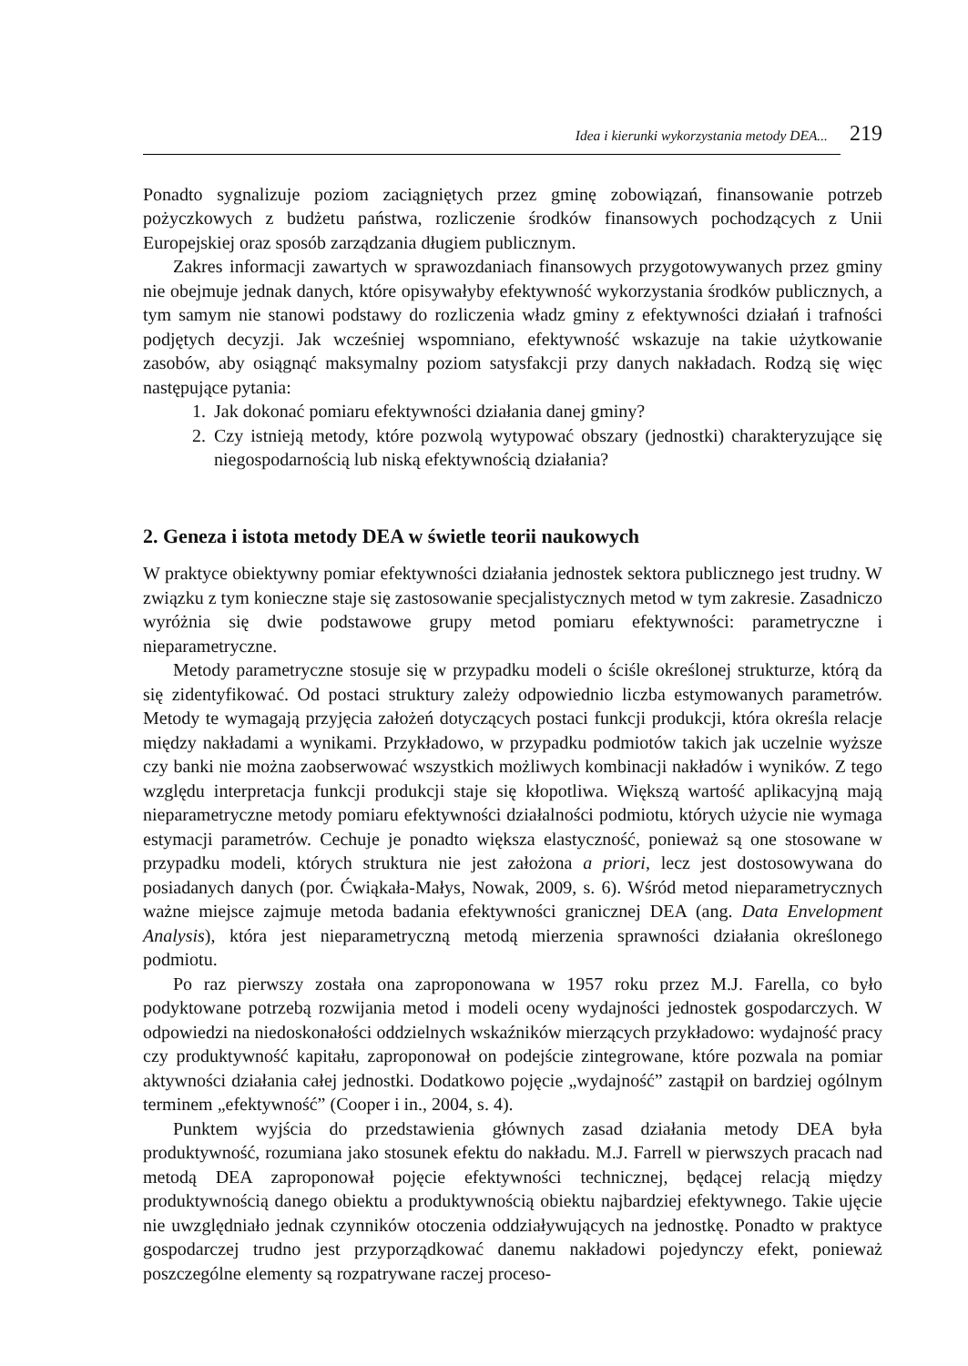Idea i kierunki wykorzystania metody DEA... 219
Ponadto sygnalizuje poziom zaciągniętych przez gminę zobowiązań, finansowanie potrzeb pożyczkowych z budżetu państwa, rozliczenie środków finansowych pochodzących z Unii Europejskiej oraz sposób zarządzania długiem publicznym.
Zakres informacji zawartych w sprawozdaniach finansowych przygotowywanych przez gminy nie obejmuje jednak danych, które opisywałyby efektywność wykorzystania środków publicznych, a tym samym nie stanowi podstawy do rozliczenia władz gminy z efektywności działań i trafności podjętych decyzji. Jak wcześniej wspomniano, efektywność wskazuje na takie użytkowanie zasobów, aby osiągnąć maksymalny poziom satysfakcji przy danych nakładach. Rodzą się więc następujące pytania:
1. Jak dokonać pomiaru efektywności działania danej gminy?
2. Czy istnieją metody, które pozwolą wytypować obszary (jednostki) charakteryzujące się niegospodarnością lub niską efektywnością działania?
2. Geneza i istota metody DEA w świetle teorii naukowych
W praktyce obiektywny pomiar efektywności działania jednostek sektora publicznego jest trudny. W związku z tym konieczne staje się zastosowanie specjalistycznych metod w tym zakresie. Zasadniczo wyróżnia się dwie podstawowe grupy metod pomiaru efektywności: parametryczne i nieparametryczne.
Metody parametryczne stosuje się w przypadku modeli o ściśle określonej strukturze, którą da się zidentyfikować. Od postaci struktury zależy odpowiednio liczba estymowanych parametrów. Metody te wymagają przyjęcia założeń dotyczących postaci funkcji produkcji, która określa relacje między nakładami a wynikami. Przykładowo, w przypadku podmiotów takich jak uczelnie wyższe czy banki nie można zaobserwować wszystkich możliwych kombinacji nakładów i wyników. Z tego względu interpretacja funkcji produkcji staje się kłopotliwa. Większą wartość aplikacyjną mają nieparametryczne metody pomiaru efektywności działalności podmiotu, których użycie nie wymaga estymacji parametrów. Cechuje je ponadto większa elastyczność, ponieważ są one stosowane w przypadku modeli, których struktura nie jest założona a priori, lecz jest dostosowywana do posiadanych danych (por. Ćwiąkała-Małys, Nowak, 2009, s. 6). Wśród metod nieparametrycznych ważne miejsce zajmuje metoda badania efektywności granicznej DEA (ang. Data Envelopment Analysis), która jest nieparametryczną metodą mierzenia sprawności działania określonego podmiotu.
Po raz pierwszy została ona zaproponowana w 1957 roku przez M.J. Farella, co było podyktowane potrzebą rozwijania metod i modeli oceny wydajności jednostek gospodarczych. W odpowiedzi na niedoskonałości oddzielnych wskaźników mierzących przykładowo: wydajność pracy czy produktywność kapitału, zaproponował on podejście zintegrowane, które pozwala na pomiar aktywności działania całej jednostki. Dodatkowo pojęcie „wydajność” zastąpił on bardziej ogólnym terminem „efektywność” (Cooper i in., 2004, s. 4).
Punktem wyjścia do przedstawienia głównych zasad działania metody DEA była produktywność, rozumiana jako stosunek efektu do nakładu. M.J. Farrell w pierwszych pracach nad metodą DEA zaproponował pojęcie efektywności technicznej, będącej relacją między produktywnością danego obiektu a produktywnością obiektu najbardziej efektywnego. Takie ujęcie nie uwzględniało jednak czynników otoczenia oddziaływujących na jednostkę. Ponadto w praktyce gospodarczej trudno jest przyporządkować danemu nakładowi pojedynczy efekt, ponieważ poszczególne elementy są rozpatrywane raczej proceso-